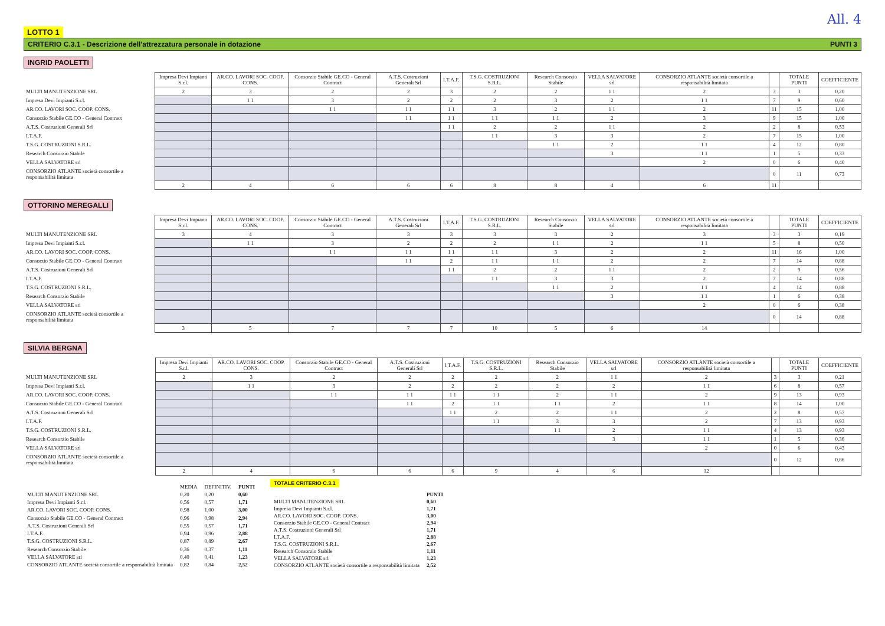All. 4
LOTTO 1
CRITERIO C.3.1 - Descrizione dell'attrezzatura personale in dotazione PUNTI 3
INGRID PAOLETTI
| | Impresa Devi Impianti S.r.l. | AR.CO. LAVORI SOC. COOP. CONS. | Consorzio Stabile GE.CO - General Contract | A.T.S. Costruzioni Generali Srl | I.T.A.F. | T.S.G. COSTRUZIONI S.R.L. | Research Consorzio Stabile | VELLA SALVATORE srl | CONSORZIO ATLANTE società consortile a responsabilità limitata | | TOTALE PUNTI | COEFFICIENTE |
| --- | --- | --- | --- | --- | --- | --- | --- | --- | --- | --- | --- | --- |
| MULTI MANUTENZIONE SRL | 2 | 3 | 2 | 2 | 3 | 2 | 2 | 1 1 | 2 | 3 | 3 | 0,20 |
| Impresa Devi Impianti S.r.l. | | 1 1 | 3 | 2 | 2 | 2 | 3 | 2 | 1 1 | 7 | 9 | 0,60 |
| AR.CO. LAVORI SOC. COOP. CONS. | | | 1 1 | 1 1 | 1 1 | 3 | 2 | 1 1 | 2 | 11 | 15 | 1,00 |
| Consorzio Stabile GE.CO - General Contract | | | | 1 1 | 1 1 | 1 1 | 1 1 | 2 | 3 | 9 | 15 | 1,00 |
| A.T.S. Costruzioni Generali Srl | | | | | 1 1 | 2 | 2 | 1 1 | 2 | 2 | 8 | 0,53 |
| I.T.A.F. | | | | | | 1 1 | 3 | 3 | 2 | 7 | 15 | 1,00 |
| T.S.G. COSTRUZIONI S.R.L. | | | | | | | 1 1 | 2 | 1 1 | 4 | 12 | 0,80 |
| Research Consorzio Stabile | | | | | | | | 3 | 1 1 | 1 | 5 | 0,33 |
| VELLA SALVATORE srl | | | | | | | | | 2 | 0 | 6 | 0,40 |
| CONSORZIO ATLANTE società consortile a responsabilità limitata | | | | | | | | | | 0 | 11 | 0,73 |
| | 2 | 4 | 6 | 6 | 6 | 8 | 8 | 4 | 6 | 11 | | |
OTTORINO MEREGALLI
| | Impresa Devi Impianti S.r.l. | AR.CO. LAVORI SOC. COOP. CONS. | Consorzio Stabile GE.CO - General Contract | A.T.S. Costruzioni Generali Srl | I.T.A.F. | T.S.G. COSTRUZIONI S.R.L. | Research Consorzio Stabile | VELLA SALVATORE srl | CONSORZIO ATLANTE società consortile a responsabilità limitata | | TOTALE PUNTI | COEFFICIENTE |
| --- | --- | --- | --- | --- | --- | --- | --- | --- | --- | --- | --- | --- |
| MULTI MANUTENZIONE SRL | 3 | 4 | 3 | 3 | 3 | 3 | 3 | 2 | 3 | 3 | 3 | 0,19 |
| Impresa Devi Impianti S.r.l. | | 1 1 | 3 | 2 | 2 | 2 | 1 1 | 2 | 1 1 | 5 | 8 | 0,50 |
| AR.CO. LAVORI SOC. COOP. CONS. | | | 1 1 | 1 1 | 1 1 | 1 1 | 3 | 2 | 2 | 11 | 16 | 1,00 |
| Consorzio Stabile GE.CO - General Contract | | | | 1 1 | 2 | 1 1 | 1 1 | 2 | 2 | 7 | 14 | 0,88 |
| A.T.S. Costruzioni Generali Srl | | | | | 1 1 | 2 | 2 | 1 1 | 2 | 2 | 9 | 0,56 |
| I.T.A.F. | | | | | | 1 1 | 3 | 3 | 2 | 7 | 14 | 0,88 |
| T.S.G. COSTRUZIONI S.R.L. | | | | | | | 1 1 | 2 | 1 1 | 4 | 14 | 0,88 |
| Research Consorzio Stabile | | | | | | | | 3 | 1 1 | 1 | 6 | 0,38 |
| VELLA SALVATORE srl | | | | | | | | | 2 | 0 | 6 | 0,38 |
| CONSORZIO ATLANTE società consortile a responsabilità limitata | | | | | | | | | | 0 | 14 | 0,88 |
| | 3 | 5 | 7 | 7 | 7 | 10 | 5 | 6 | 14 | | | |
SILVIA BERGNA
| | Impresa Devi Impianti S.r.l. | AR.CO. LAVORI SOC. COOP. CONS. | Consorzio Stabile GE.CO - General Contract | A.T.S. Costruzioni Generali Srl | I.T.A.F. | T.S.G. COSTRUZIONI S.R.L. | Research Consorzio Stabile | VELLA SALVATORE srl | CONSORZIO ATLANTE società consortile a responsabilità limitata | | TOTALE PUNTI | COEFFICIENTE |
| --- | --- | --- | --- | --- | --- | --- | --- | --- | --- | --- | --- | --- |
| MULTI MANUTENZIONE SRL | 2 | 3 | 2 | 2 | 2 | 2 | 2 | 1 1 | 2 | 3 | 3 | 0,21 |
| Impresa Devi Impianti S.r.l. | | 1 1 | 3 | 2 | 2 | 2 | 2 | 2 | 1 1 | 6 | 8 | 0,57 |
| AR.CO. LAVORI SOC. COOP. CONS. | | | 1 1 | 1 1 | 1 1 | 1 1 | 2 | 1 1 | 2 | 9 | 13 | 0,93 |
| Consorzio Stabile GE.CO - General Contract | | | | 1 1 | 2 | 1 1 | 1 1 | 2 | 1 1 | 8 | 14 | 1,00 |
| A.T.S. Costruzioni Generali Srl | | | | | 1 1 | 2 | 2 | 1 1 | 2 | 2 | 8 | 0,57 |
| I.T.A.F. | | | | | | 1 1 | 3 | 3 | 2 | 7 | 13 | 0,93 |
| T.S.G. COSTRUZIONI S.R.L. | | | | | | | 1 1 | 2 | 1 1 | 4 | 13 | 0,93 |
| Research Consorzio Stabile | | | | | | | | 3 | 1 1 | 1 | 5 | 0,36 |
| VELLA SALVATORE srl | | | | | | | | | 2 | 0 | 6 | 0,43 |
| CONSORZIO ATLANTE società consortile a responsabilità limitata | | | | | | | | | | 0 | 12 | 0,86 |
| | 2 | 4 | 6 | 6 | 6 | 9 | 4 | 6 | 12 | | | |
| | MEDIA | DEFINITIV. | PUNTI |
| MULTI MANUTENZIONE SRL | 0,20 | 0,20 | 0,60 |
| Impresa Devi Impianti S.r.l. | 0,56 | 0,57 | 1,71 |
| AR.CO. LAVORI SOC. COOP. CONS. | 0,98 | 1,00 | 3,00 |
| Consorzio Stabile GE.CO - General Contract | 0,96 | 0,98 | 2,94 |
| A.T.S. Costruzioni Generali Srl | 0,55 | 0,57 | 1,71 |
| I.T.A.F. | 0,94 | 0,96 | 2,88 |
| T.S.G. COSTRUZIONI S.R.L. | 0,87 | 0,89 | 2,67 |
| Research Consorzio Stabile | 0,36 | 0,37 | 1,11 |
| VELLA SALVATORE srl | 0,40 | 0,41 | 1,23 |
| CONSORZIO ATLANTE società consortile a responsabilità limitata | 0,82 | 0,84 | 2,52 |
TOTALE CRITERIO C.3.1
| | PUNTI |
| MULTI MANUTENZIONE SRL | 0,60 |
| Impresa Devi Impianti S.r.l. | 1,71 |
| AR.CO. LAVORI SOC. COOP. CONS. | 3,00 |
| Consorzio Stabile GE.CO - General Contract | 2,94 |
| A.T.S. Costruzioni Generali Srl | 1,71 |
| I.T.A.F. | 2,88 |
| T.S.G. COSTRUZIONI S.R.L. | 2,67 |
| Research Consorzio Stabile | 1,11 |
| VELLA SALVATORE srl | 1,23 |
| CONSORZIO ATLANTE società consortile a responsabilità limitata | 2,52 |